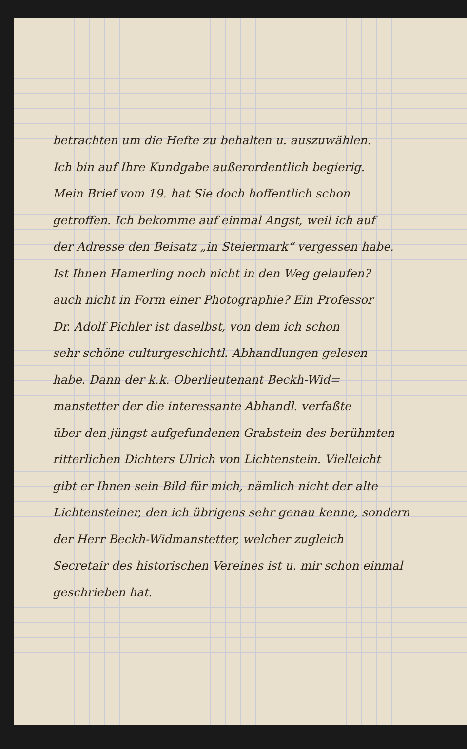betrachten um die Hefte zu behalten u. auszuwählen.
Ich bin auf Ihre Kundgabe außerordentlich begierig.
Mein Brief vom 19. hat Sie doch hoffentlich schon
getroffen. Ich bekomme auf einmal Angst, weil ich auf
der Adresse den Beisatz „in Steiermark“ vergessen habe.
Ist Ihnen Hamerling noch nicht in den Weg gelaufen?
auch nicht in Form einer Photographie? Ein Professor
Dr. Adolf Pichler ist daselbst, von dem ich schon
sehr schöne culturgeschichtl. Abhandlungen gelesen
habe. Dann der k.k. Oberlieutenant Beckh-Wid=
manstetter der die interessante Abhandl. verfaßte
über den jüngst aufgefundenen Grabstein des berühmten
ritterlichen Dichters Ulrich von Lichtenstein. Vielleicht
gibt er Ihnen sein Bild für mich, nämlich nicht der alte
Lichtensteiner, den ich übrigens sehr genau kenne, sondern
der Herr Beckh-Widmanstetter, welcher zugleich
Secretair des historischen Vereines ist u. mir schon einmal
geschrieben hat.